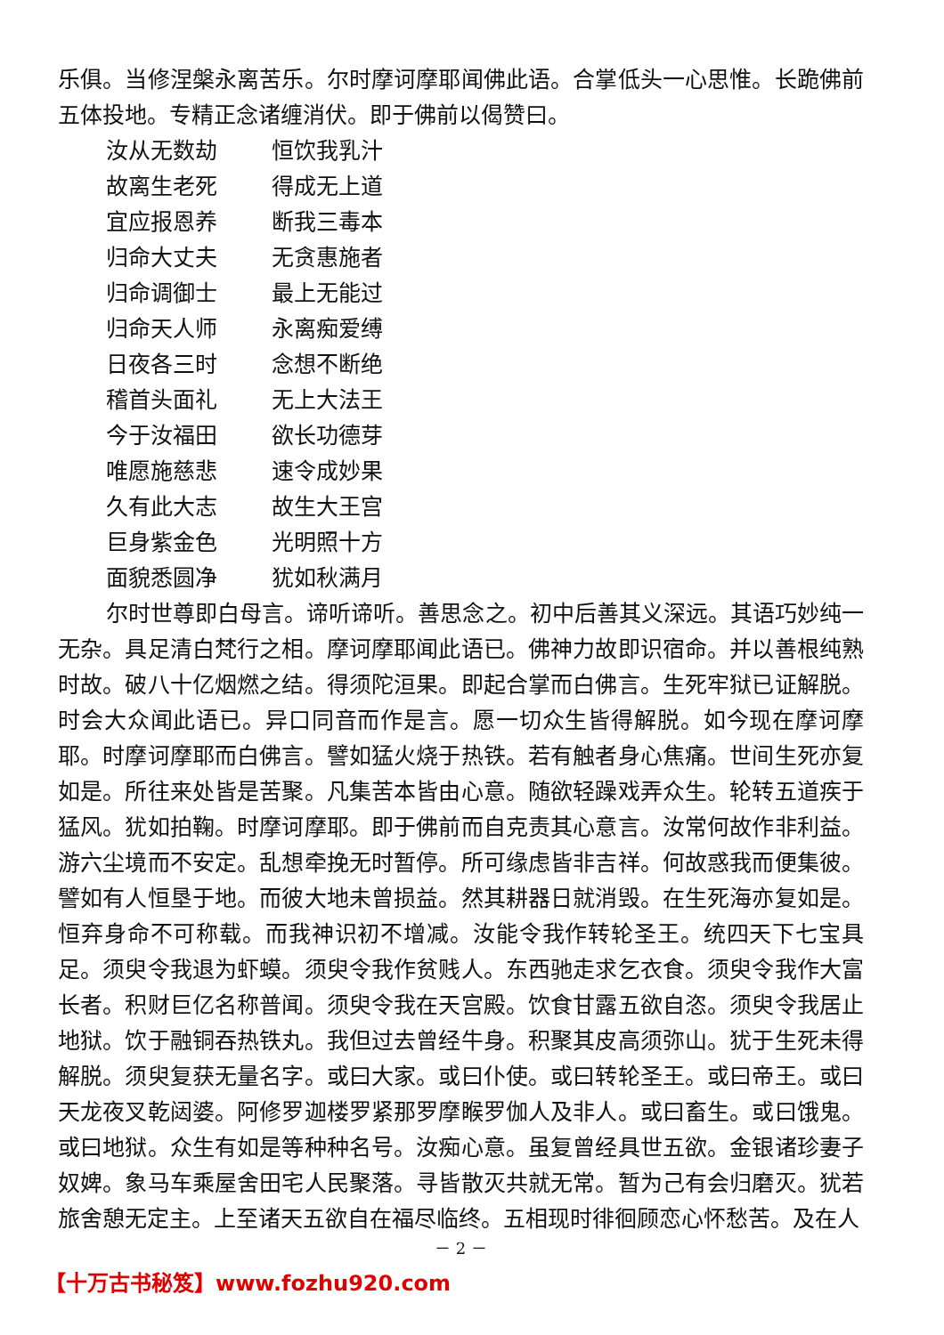乐俱。当修涅槃永离苦乐。尔时摩诃摩耶闻佛此语。合掌低头一心思惟。长跪佛前五体投地。专精正念诸缠消伏。即于佛前以偈赞曰。
汝从无数劫 恒饮我乳汁
故离生老死 得成无上道
宜应报恩养 断我三毒本
归命大丈夫 无贪惠施者
归命调御士 最上无能过
归命天人师 永离痴爱缚
日夜各三时 念想不断绝
稽首头面礼 无上大法王
今于汝福田 欲长功德芽
唯愿施慈悲 速令成妙果
久有此大志 故生大王宫
巨身紫金色 光明照十方
面貌悉圆净 犹如秋满月
尔时世尊即白母言。谛听谛听。善思念之。初中后善其义深远。其语巧妙纯一无杂。具足清白梵行之相。摩诃摩耶闻此语已。佛神力故即识宿命。并以善根纯熟时故。破八十亿烟燃之结。得须陀洹果。即起合掌而白佛言。生死牢狱已证解脱。时会大众闻此语已。异口同音而作是言。愿一切众生皆得解脱。如今现在摩诃摩耶。时摩诃摩耶而白佛言。譬如猛火烧于热铁。若有触者身心焦痛。世间生死亦复如是。所往来处皆是苦聚。凡集苦本皆由心意。随欲轻躁戏弄众生。轮转五道疾于猛风。犹如拍鞠。时摩诃摩耶。即于佛前而自克责其心意言。汝常何故作非利益。游六尘境而不安定。乱想牵挽无时暂停。所可缘虑皆非吉祥。何故惑我而便集彼。譬如有人恒垦于地。而彼大地未曾损益。然其耕器日就消毁。在生死海亦复如是。恒弃身命不可称载。而我神识初不增减。汝能令我作转轮圣王。统四天下七宝具足。须臾令我退为虾蟆。须臾令我作贫贱人。东西驰走求乞衣食。须臾令我作大富长者。积财巨亿名称普闻。须臾令我在天宫殿。饮食甘露五欲自恣。须臾令我居止地狱。饮于融铜吞热铁丸。我但过去曾经牛身。积聚其皮高须弥山。犹于生死未得解脱。须臾复获无量名字。或曰大家。或曰仆使。或曰转轮圣王。或曰帝王。或曰天龙夜叉乾闼婆。阿修罗迦楼罗紧那罗摩睺罗伽人及非人。或曰畜生。或曰饿鬼。或曰地狱。众生有如是等种种名号。汝痴心意。虽复曾经具世五欲。金银诸珍妻子奴婢。象马车乘屋舍田宅人民聚落。寻皆散灭共就无常。暂为己有会归磨灭。犹若旅舍憩无定主。上至诸天五欲自在福尽临终。五相现时徘徊顾恋心怀愁苦。及在人
－ 2 －
【十万古书秘笈】www.fozhu920.com